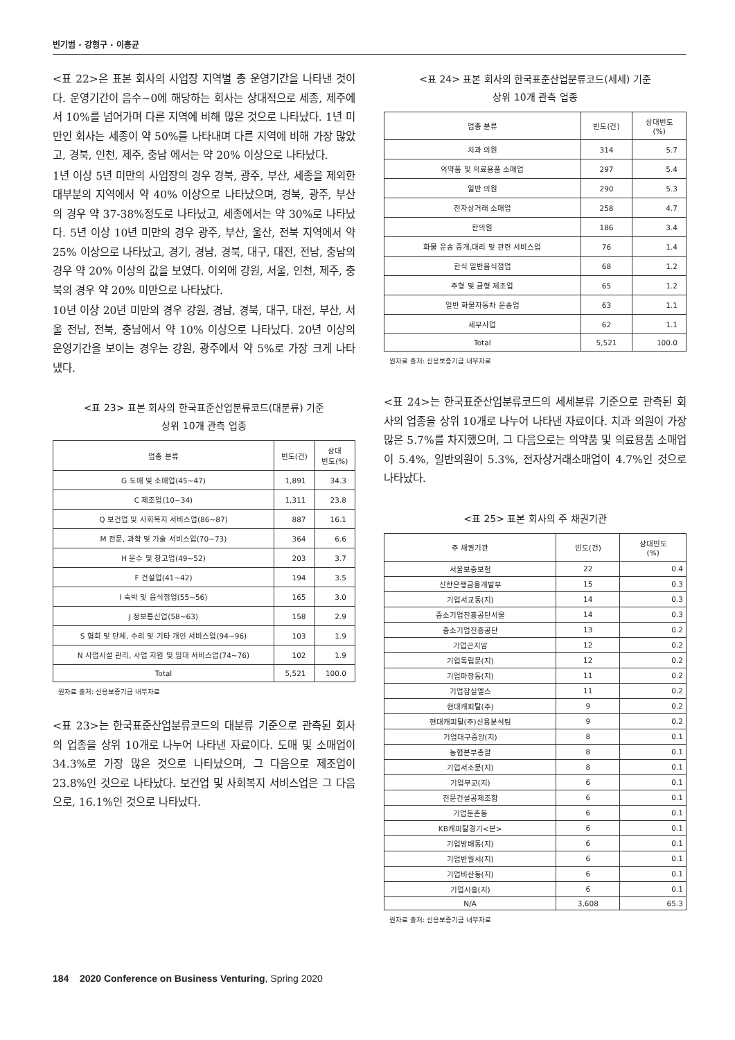빈기범 · 강형구 · 이홍균
<표 22>은 표본 회사의 사업장 지역별 총 운영기간을 나타낸 것이다. 운영기간이 음수~0에 해당하는 회사는 상대적으로 세종, 제주에서 10%를 넘어가며 다른 지역에 비해 많은 것으로 나타났다. 1년 미만인 회사는 세종이 약 50%를 나타내며 다른 지역에 비해 가장 많았고, 경북, 인천, 제주, 충남 에서는 약 20% 이상으로 나타났다.
1년 이상 5년 미만의 사업장의 경우 경북, 광주, 부산, 세종을 제외한 대부분의 지역에서 약 40% 이상으로 나타났으며, 경북, 광주, 부산의 경우 약 37-38%정도로 나타났고, 세종에서는 약 30%로 나타났다. 5년 이상 10년 미만의 경우 광주, 부산, 울산, 전북 지역에서 약 25% 이상으로 나타났고, 경기, 경남, 경북, 대구, 대전, 전남, 충남의 경우 약 20% 이상의 값을 보였다. 이외에 강원, 서울, 인천, 제주, 충북의 경우 약 20% 미만으로 나타났다.
10년 이상 20년 미만의 경우 강원, 경남, 경북, 대구, 대전, 부산, 서울 전남, 전북, 충남에서 약 10% 이상으로 나타났다. 20년 이상의 운영기간을 보이는 경우는 강원, 광주에서 약 5%로 가장 크게 나타냈다.
<표 23> 표본 회사의 한국표준산업분류코드(대분류) 기준
상위 10개 관측 업종
| 업종 분류 | 빈도(건) | 상대 빈도(%) |
| --- | --- | --- |
| G 도매 및 소매업(45~47) | 1,891 | 34.3 |
| C 제조업(10~34) | 1,311 | 23.8 |
| Q 보건업 및 사회복지 서비스업(86~87) | 887 | 16.1 |
| M 전문, 과학 및 기술 서비스업(70~73) | 364 | 6.6 |
| H 운수 및 창고업(49~52) | 203 | 3.7 |
| F 건설업(41~42) | 194 | 3.5 |
| I 숙박 및 음식점업(55~56) | 165 | 3.0 |
| J 정보통신업(58~63) | 158 | 2.9 |
| S 협회 및 단체, 수리 및 기타 개인 서비스업(94~96) | 103 | 1.9 |
| N 사업시설 관리, 사업 지원 및 임대 서비스업(74~76) | 102 | 1.9 |
| Total | 5,521 | 100.0 |
원자료 출처: 신용보증기금 내부자료
<표 23>는 한국표준산업분류코드의 대분류 기준으로 관측된 회사의 업종을 상위 10개로 나누어 나타낸 자료이다. 도매 및 소매업이 34.3%로 가장 많은 것으로 나타났으며, 그 다음으로 제조업이 23.8%인 것으로 나타났다. 보건업 및 사회복지 서비스업은 그 다음으로, 16.1%인 것으로 나타났다.
<표 24> 표본 회사의 한국표준산업분류코드(세세) 기준
상위 10개 관측 업종
| 업종 분류 | 빈도(건) | 상대빈도 (%) |
| --- | --- | --- |
| 치과 의원 | 314 | 5.7 |
| 의약품 및 의료용품 소매업 | 297 | 5.4 |
| 일반 의원 | 290 | 5.3 |
| 전자상거래 소매업 | 258 | 4.7 |
| 한의원 | 186 | 3.4 |
| 화물 운송 중개,대리 및 관련 서비스업 | 76 | 1.4 |
| 한식 일반음식점업 | 68 | 1.2 |
| 주형 및 금형 제조업 | 65 | 1.2 |
| 일반 화물자동차 운송업 | 63 | 1.1 |
| 세무사업 | 62 | 1.1 |
| Total | 5,521 | 100.0 |
원자료 출처: 신용보증기금 내부자료
<표 24>는 한국표준산업분류코드의 세세분류 기준으로 관측된 회사의 업종을 상위 10개로 나누어 나타낸 자료이다. 치과 의원이 가장 많은 5.7%를 차지했으며, 그 다음으로는 의약품 및 의료용품 소매업이 5.4%, 일반의원이 5.3%, 전자상거래소매업이 4.7%인 것으로 나타났다.
<표 25> 표본 회사의 주 채권기관
| 주 채권기관 | 빈도(건) | 상대빈도 (%) |
| --- | --- | --- |
| 서울보증보험 | 22 | 0.4 |
| 신한은행금융개발부 | 15 | 0.3 |
| 기업서교동(지) | 14 | 0.3 |
| 중소기업진흥공단서울 | 14 | 0.3 |
| 중소기업진흥공단 | 13 | 0.2 |
| 기업곤지암 | 12 | 0.2 |
| 기업독립문(지) | 12 | 0.2 |
| 기업마장동(지) | 11 | 0.2 |
| 기업잠실엘스 | 11 | 0.2 |
| 현대캐피탈(주) | 9 | 0.2 |
| 현대캐피탈(주)신용분석팀 | 9 | 0.2 |
| 기업대구중앙(지) | 8 | 0.1 |
| 농협본부총괄 | 8 | 0.1 |
| 기업서소문(지) | 8 | 0.1 |
| 기업무교(지) | 6 | 0.1 |
| 전문건설공제조합 | 6 | 0.1 |
| 기업둔촌동 | 6 | 0.1 |
| KB캐피탈경기<본> | 6 | 0.1 |
| 기업방배동(지) | 6 | 0.1 |
| 기업반월서(지) | 6 | 0.1 |
| 기업비산동(지) | 6 | 0.1 |
| 기업시흥(지) | 6 | 0.1 |
| N/A | 3,608 | 65.3 |
원자료 출처: 신용보증기금 내부자료
184 2020 Conference on Business Venturing, Spring 2020